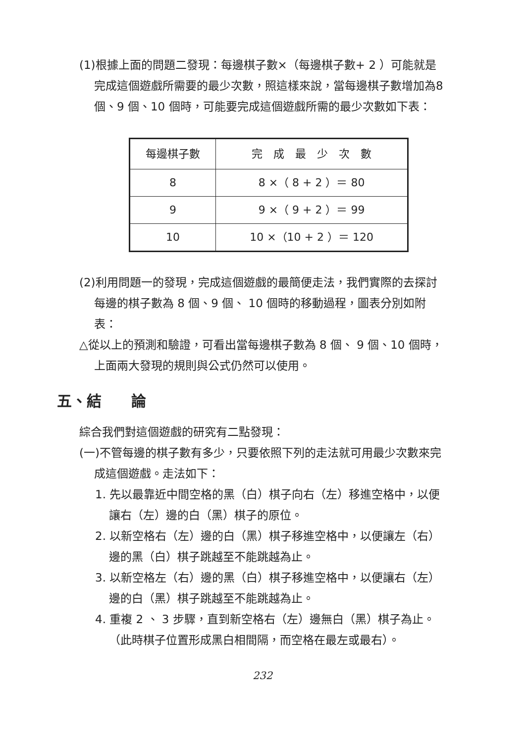(1)根據上面的問題二發現：每邊棋子數×（每邊棋子數+ 2 ）可能就是完成這個遊戲所需要的最少次數，照這樣來說，當每邊棋子數增加為8 個、9 個、10 個時，可能要完成這個遊戲所需的最少次數如下表：
| 每邊棋子數 | 完 成 最 少 次 數 |
| --- | --- |
| 8 | 8 ×（ 8 + 2 ）＝ 80 |
| 9 | 9 ×（ 9 + 2 ）＝ 99 |
| 10 | 10 ×（10 + 2 ）＝ 120 |
(2)利用問題一的發現，完成這個遊戲的最簡便走法，我們實際的去探討每邊的棋子數為 8 個、9 個、 10 個時的移動過程，圖表分別如附表：
△從以上的預測和驗證，可看出當每邊棋子數為 8 個、 9 個、10 個時，上面兩大發現的規則與公式仍然可以使用。
五、結　　論
綜合我們對這個遊戲的研究有二點發現：
(一)不管每邊的棋子數有多少，只要依照下列的走法就可用最少次數來完成這個遊戲。走法如下：
1. 先以最靠近中間空格的黑（白）棋子向右（左）移進空格中，以便讓右（左）邊的白（黑）棋子的原位。
2. 以新空格右（左）邊的白（黑）棋子移進空格中，以便讓左（右）邊的黑（白）棋子跳越至不能跳越為止。
3. 以新空格左（右）邊的黑（白）棋子移進空格中，以便讓右（左）邊的白（黑）棋子跳越至不能跳越為止。
4. 重複 2 、 3 步驟，直到新空格右（左）邊無白（黑）棋子為止。（此時棋子位置形成黑白相間隔，而空格在最左或最右）。
232